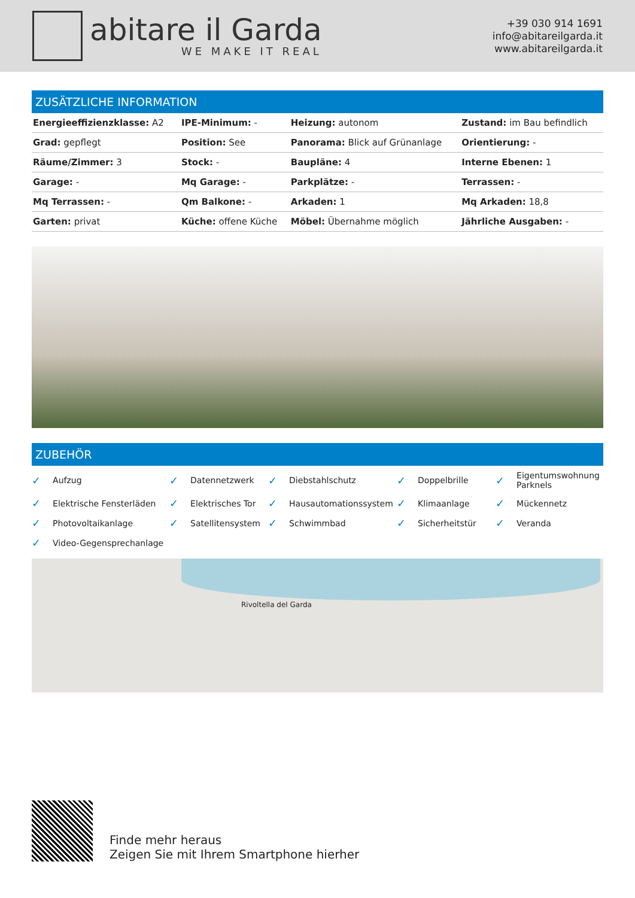abitare il Garda
WE MAKE IT REAL
+39 030 914 1691
info@abitareilgarda.it
www.abitareilgarda.it
ZUSÄTZLICHE INFORMATION
| Energieeffizienzklasse: A2 | IPE-Minimum: - | Heizung: autonom | Zustand: im Bau befindlich |
| Grad: gepflegt | Position: See | Panorama: Blick auf Grünanlage | Orientierung: - |
| Räume/Zimmer: 3 | Stock: - | Baupläne: 4 | Interne Ebenen: 1 |
| Garage: - | Mq Garage: - | Parkplätze: - | Terrassen: - |
| Mq Terrassen: - | Qm Balkone: - | Arkaden: 1 | Mq Arkaden: 18,8 |
| Garten: privat | Küche: offene Küche | Möbel: Übernahme möglich | Jährliche Ausgaben: - |
ZUBEHÖR
✓ Aufzug
✓ Datennetzwerk
✓ Diebstahlschutz
✓ Doppelbrille
✓ Eigentumswohnung Parknels
✓ Elektrische Fensterläden
✓ Elektrisches Tor
✓ Hausautomationssystem
✓ Klimaanlage
✓ Mückennetz
✓ Photovoltaikanlage
✓ Satellitensystem
✓ Schwimmbad
✓ Sicherheitstür
✓ Veranda
✓ Video-Gegensprechanlage
Rivoltella del Garda
Finde mehr heraus
Zeigen Sie mit Ihrem Smartphone hierher